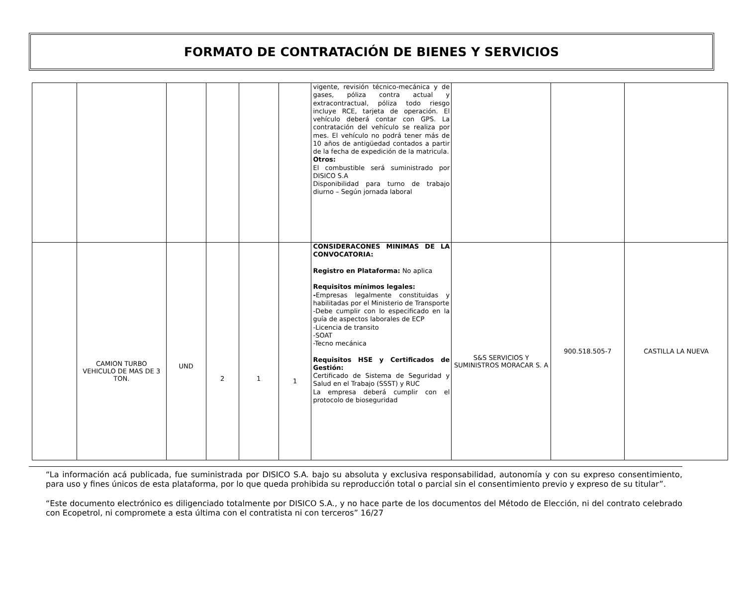FORMATO DE CONTRATACIÓN DE BIENES Y SERVICIOS
| | | | | | | vigente, revisión técnico-mecánica y de gases, póliza contra actual y extracontractual, póliza todo riesgo incluye RCE, tarjeta de operación. El vehículo deberá contar con GPS. La contratación del vehículo se realiza por mes. El vehículo no podrá tener más de 10 años de antigüedad contados a partir de la fecha de expedición de la matricula. Otros: El combustible será suministrado por DISICO S.A Disponibilidad para turno de trabajo diurno – Según jornada laboral | | | |
| | CAMION TURBO VEHICULO DE MAS DE 3 TON. | UND | 2 | 1 | 1 | CONSIDERACONES MINIMAS DE LA CONVOCATORIA: Registro en Plataforma: No aplica Requisitos mínimos legales: - Empresas legalmente constituidas y habilitadas por el Ministerio de Transporte -Debe cumplir con lo especificado en la guía de aspectos laborales de ECP -Licencia de transito -SOAT -Tecno mecánica Requisitos HSE y Certificados de Gestión: Certificado de Sistema de Seguridad y Salud en el Trabajo (SSST) y RUC La empresa deberá cumplir con el protocolo de bioseguridad | S&S SERVICIOS Y SUMINISTROS MORACAR S. A | 900.518.505-7 | CASTILLA LA NUEVA |
“La información acá publicada, fue suministrada por DISICO S.A. bajo su absoluta y exclusiva responsabilidad, autonomía y con su expreso consentimiento, para uso y fines únicos de esta plataforma, por lo que queda prohibida su reproducción total o parcial sin el consentimiento previo y expreso de su titular”.
“Este documento electrónico es diligenciado totalmente por DISICO S.A., y no hace parte de los documentos del Método de Elección, ni del contrato celebrado con Ecopetrol, ni compromete a esta última con el contratista ni con terceros” 16/27